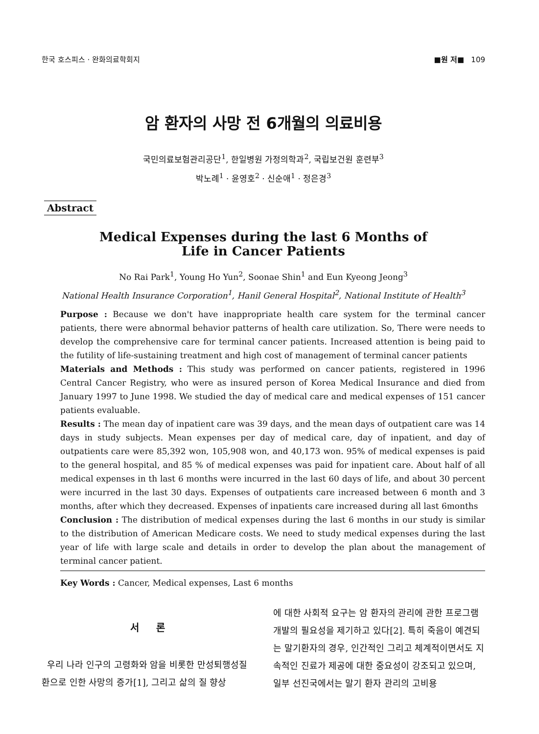한국 호스피스 · 완화의료학회지 ■원 저■ 109
암 환자의 사망 전 6개월의 의료비용
국민의료보험관리공단<sup>1</sup>, 한일병원 가정의학과<sup>2</sup>, 국립보건원 훈련부<sup>3</sup>
박노례<sup>1</sup> · 윤영호<sup>2</sup> · 신순애<sup>1</sup> · 정은경<sup>3</sup>
Abstract
Medical Expenses during the last 6 Months of
Life in Cancer Patients
No Rai Park<sup>1</sup>, Young Ho Yun<sup>2</sup>, Soonae Shin<sup>1</sup> and Eun Kyeong Jeong<sup>3</sup>
National Health Insurance Corporation<sup>1</sup>, Hanil General Hospital<sup>2</sup>, National Institute of Health<sup>3</sup>
Purpose : Because we don't have inappropriate health care system for the terminal cancer patients, there were abnormal behavior patterns of health care utilization. So, There were needs to develop the comprehensive care for terminal cancer patients. Increased attention is being paid to the futility of life-sustaining treatment and high cost of management of terminal cancer patients
Materials and Methods : This study was performed on cancer patients, registered in 1996 Central Cancer Registry, who were as insured person of Korea Medical Insurance and died from January 1997 to June 1998. We studied the day of medical care and medical expenses of 151 cancer patients evaluable.
Results : The mean day of inpatient care was 39 days, and the mean days of outpatient care was 14 days in study subjects. Mean expenses per day of medical care, day of inpatient, and day of outpatients care were 85,392 won, 105,908 won, and 40,173 won. 95% of medical expenses is paid to the general hospital, and 85 % of medical expenses was paid for inpatient care. About half of all medical expenses in th last 6 months were incurred in the last 60 days of life, and about 30 percent were incurred in the last 30 days. Expenses of outpatients care increased between 6 month and 3 months, after which they decreased. Expenses of inpatients care increased during all last 6months
Conclusion : The distribution of medical expenses during the last 6 months in our study is similar to the distribution of American Medicare costs. We need to study medical expenses during the last year of life with large scale and details in order to develop the plan about the management of terminal cancer patient.
Key Words : Cancer, Medical expenses, Last 6 months
서 론
우리 나라 인구의 고령화와 암을 비롯한 만성퇴행성질환으로 인한 사망의 증가[1], 그리고 삶의 질 향상
에 대한 사회적 요구는 암 환자의 관리에 관한 프로그램 개발의 필요성을 제기하고 있다[2]. 특히 죽음이 예견되는 말기환자의 경우, 인간적인 그리고 체계적이면서도 지속적인 진료가 제공에 대한 중요성이 강조되고 있으며, 일부 선진국에서는 말기 환자 관리의 고비용